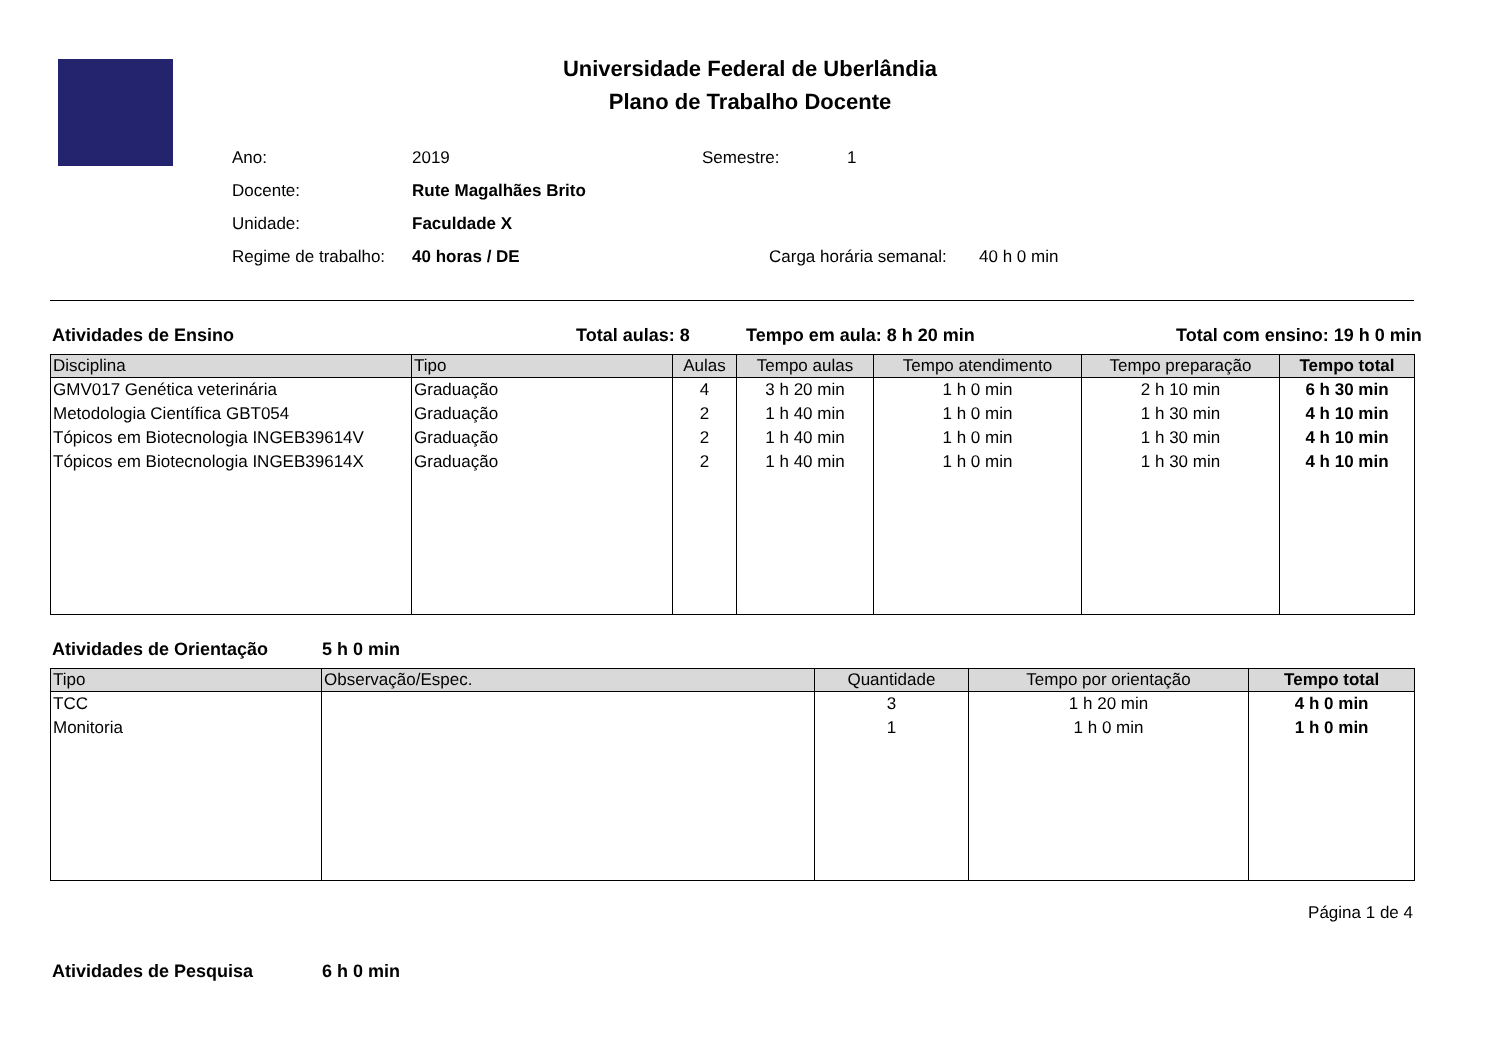Universidade Federal de Uberlândia
Plano de Trabalho Docente
Ano: 2019 Semestre: 1
Docente: Rute Magalhães Brito
Unidade: Faculdade X
Regime de trabalho: 40 horas / DE Carga horária semanal: 40 h 0 min
Atividades de Ensino Total aulas: 8 Tempo em aula: 8 h 20 min Total com ensino: 19 h 0 min
| Disciplina | Tipo | Aulas | Tempo aulas | Tempo atendimento | Tempo preparação | Tempo total |
| --- | --- | --- | --- | --- | --- | --- |
| GMV017 Genética veterinária | Graduação | 4 | 3 h 20 min | 1 h 0 min | 2 h 10 min | 6 h 30 min |
| Metodologia Científica GBT054 | Graduação | 2 | 1 h 40 min | 1 h 0 min | 1 h 30 min | 4 h 10 min |
| Tópicos em Biotecnologia INGEB39614V | Graduação | 2 | 1 h 40 min | 1 h 0 min | 1 h 30 min | 4 h 10 min |
| Tópicos em Biotecnologia INGEB39614X | Graduação | 2 | 1 h 40 min | 1 h 0 min | 1 h 30 min | 4 h 10 min |
Atividades de Orientação 5 h 0 min
| Tipo | Observação/Espec. | Quantidade | Tempo por orientação | Tempo total |
| --- | --- | --- | --- | --- |
| TCC | | 3 | 1 h 20 min | 4 h 0 min |
| Monitoria | | 1 | 1 h 0 min | 1 h 0 min |
Página 1 de 4
Atividades de Pesquisa 6 h 0 min